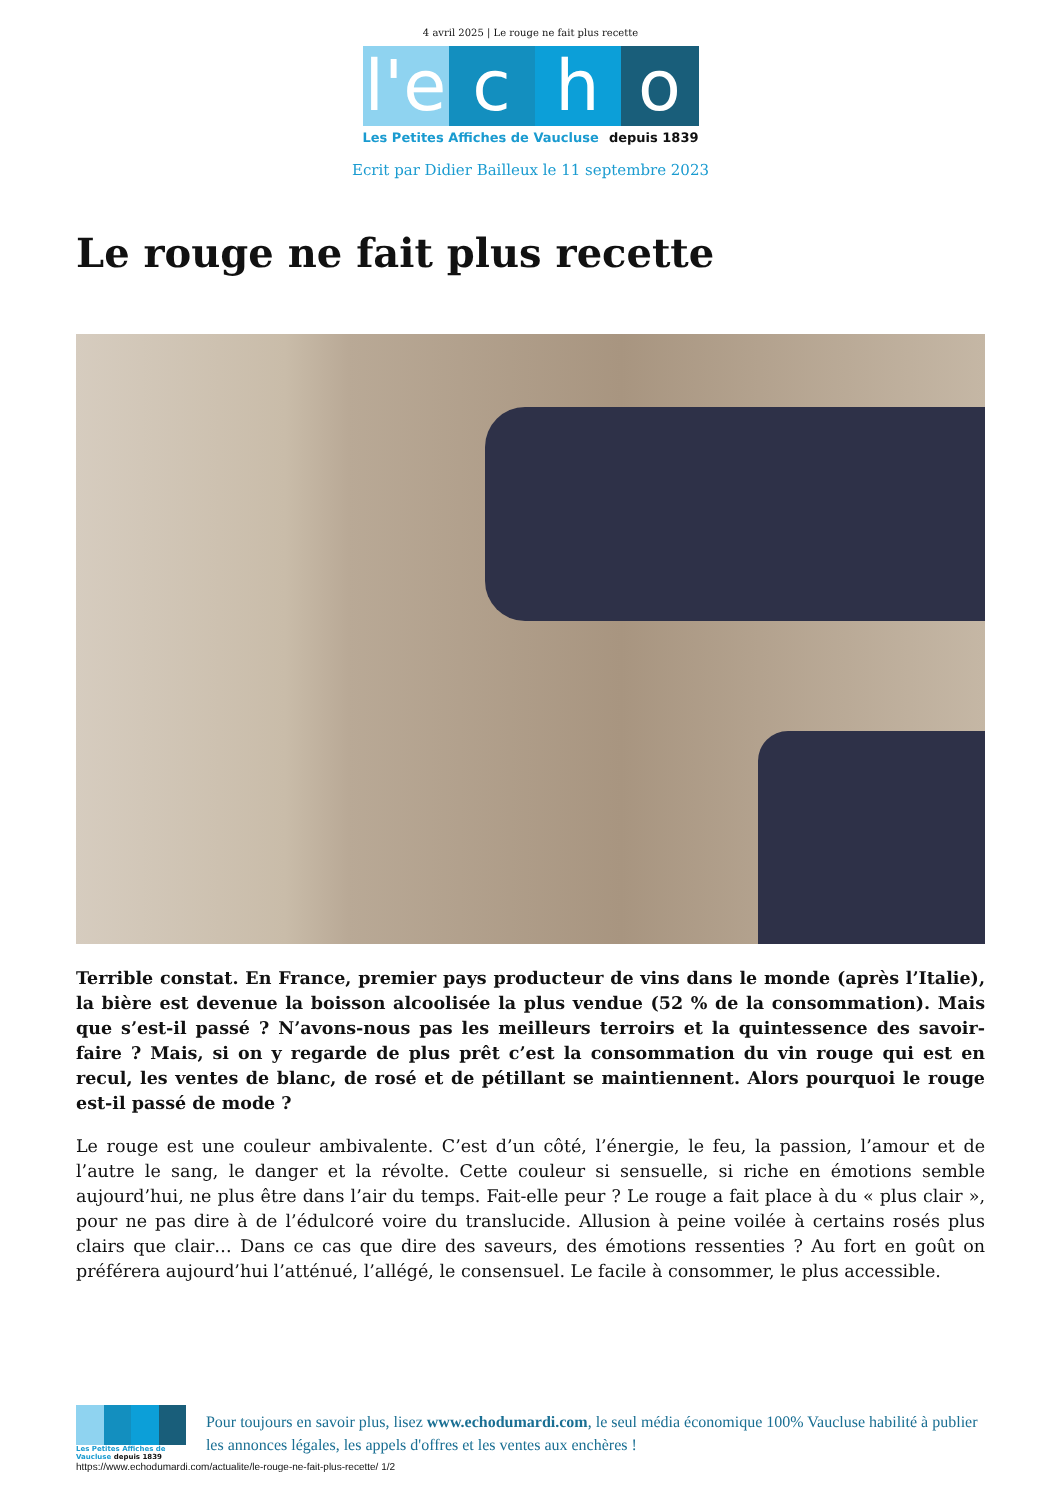4 avril 2025 | Le rouge ne fait plus recette
l'e c h o
Les Petites Affiches de Vaucluse depuis 1839
Ecrit par Didier Bailleux le 11 septembre 2023
Le rouge ne fait plus recette
Terrible constat. En France, premier pays producteur de vins dans le monde (après l’Italie), la bière est devenue la boisson alcoolisée la plus vendue (52 % de la consommation). Mais que s’est-il passé ? N’avons-nous pas les meilleurs terroirs et la quintessence des savoir-faire ? Mais, si on y regarde de plus prêt c’est la consommation du vin rouge qui est en recul, les ventes de blanc, de rosé et de pétillant se maintiennent. Alors pourquoi le rouge est-il passé de mode ?
Le rouge est une couleur ambivalente. C’est d’un côté, l’énergie, le feu, la passion, l’amour et de l’autre le sang, le danger et la révolte. Cette couleur si sensuelle, si riche en émotions semble aujourd’hui, ne plus être dans l’air du temps. Fait-elle peur ? Le rouge a fait place à du « plus clair », pour ne pas dire à de l’édulcoré voire du translucide. Allusion à peine voilée à certains rosés plus clairs que clair… Dans ce cas que dire des saveurs, des émotions ressenties ? Au fort en goût on préférera aujourd’hui l’atténué, l’allégé, le consensuel. Le facile à consommer, le plus accessible.
Les Petites Affiches de Vaucluse depuis 1839
Pour toujours en savoir plus, lisez www.echodumardi.com, le seul média économique 100% Vaucluse habilité à publier les annonces légales, les appels d'offres et les ventes aux enchères !
https://www.echodumardi.com/actualite/le-rouge-ne-fait-plus-recette/ 1/2